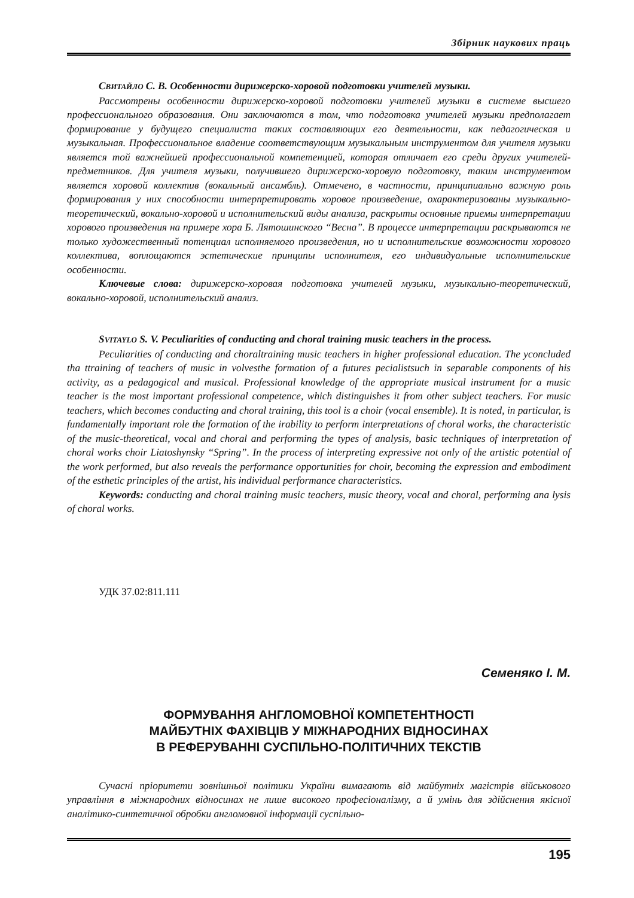Збірник наукових праць
СВИТАЙЛО С. В. Особенности дирижерско-хоровой подготовки учителей музыки.
Рассмотрены особенности дирижерско-хоровой подготовки учителей музыки в системе высшего профессионального образования. Они заключаются в том, что подготовка учителей музыки предполагает формирование у будущего специалиста таких составляющих его деятельности, как педагогическая и музыкальная. Профессиональное владение соответствующим музыкальным инструментом для учителя музыки является той важнейшей профессиональной компетенцией, которая отличает его среди других учителей-предметников. Для учителя музыки, получившего дирижерско-хоровую подготовку, таким инструментом является хоровой коллектив (вокальный ансамбль). Отмечено, в частности, принципиально важную роль формирования у них способности интерпретировать хоровое произведение, охарактеризованы музыкально-теоретический, вокально-хоровой и исполнительский виды анализа, раскрыты основные приемы интерпретации хорового произведения на примере хора Б. Лятошинского “Весна”. В процессе интерпретации раскрываются не только художественный потенциал исполняемого произведения, но и исполнительские возможности хорового коллектива, воплощаются эстетические принципы исполнителя, его индивидуальные исполнительские особенности.
Ключевые слова: дирижерско-хоровая подготовка учителей музыки, музыкально-теоретический, вокально-хоровой, исполнительский анализ.
SVITAYLO S. V. Peculiarities of conducting and choral training music teachers in the process.
Peculiarities of conducting and choraltraining music teachers in higher professional education. The yconcluded tha ttraining of teachers of music in volvesthe formation of a futures pecialistsuch in separable components of his activity, as a pedagogical and musical. Professional knowledge of the appropriate musical instrument for a music teacher is the most important professional competence, which distinguishes it from other subject teachers. For music teachers, which becomes conducting and choral training, this tool is a choir (vocal ensemble). It is noted, in particular, is fundamentally important role the formation of the irability to perform interpretations of choral works, the characteristic of the music-theoretical, vocal and choral and performing the types of analysis, basic techniques of interpretation of choral works choir Liatoshynsky “Spring”. In the process of interpreting expressive not only of the artistic potential of the work performed, but also reveals the performance opportunities for choir, becoming the expression and embodiment of the esthetic principles of the artist, his individual performance characteristics.
Keywords: conducting and choral training music teachers, music theory, vocal and choral, performing ana lysis of choral works.
УДК 37.02:811.111
Семеняко І. М.
ФОРМУВАННЯ АНГЛОМОВНОЇ КОМПЕТЕНТНОСТІ
МАЙБУТНІХ ФАХІВЦІВ У МІЖНАРОДНИХ ВІДНОСИНАХ
В РЕФЕРУВАННІ СУСПІЛЬНО-ПОЛІТИЧНИХ ТЕКСТІВ
Сучасні пріоритети зовнішньої політики України вимагають від майбутніх магістрів військового управління в міжнародних відносинах не лише високого професіоналізму, а й умінь для здійснення якісної аналітико-синтетичної обробки англомовної інформації суспільно-
195